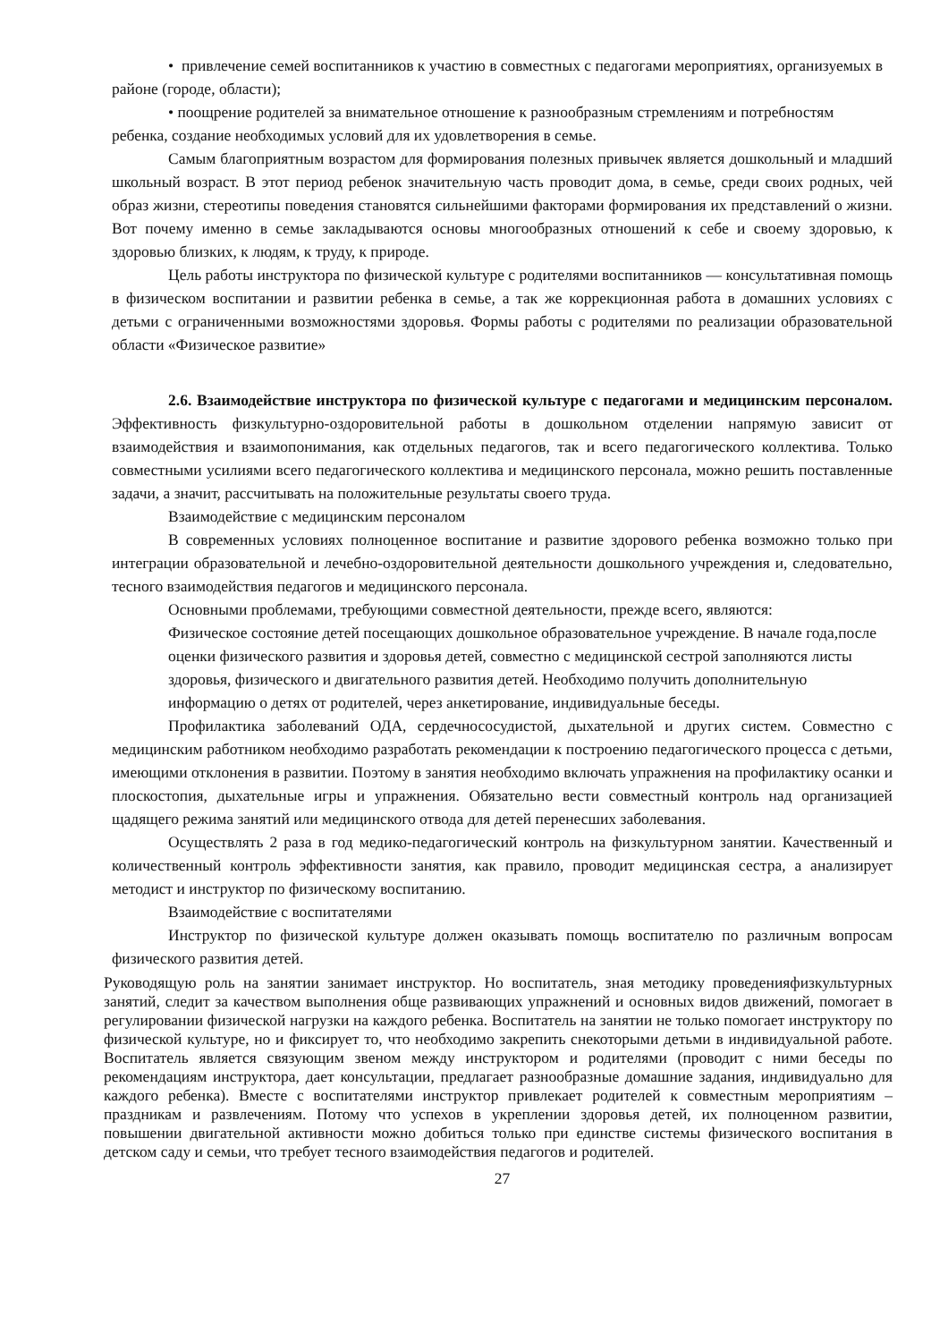• привлечение семей воспитанников к участию в совместных с педагогами мероприятиях, организуемых в районе (городе, области);
• поощрение родителей за внимательное отношение к разнообразным стремлениям и потребностям ребенка, создание необходимых условий для их удовлетворения в семье.
Самым благоприятным возрастом для формирования полезных привычек является дошкольный и младший школьный возраст. В этот период ребенок значительную часть проводит дома, в семье, среди своих родных, чей образ жизни, стереотипы поведения становятся сильнейшими факторами формирования их представлений о жизни. Вот почему именно в семье закладываются основы многообразных отношений к себе и своему здоровью, к здоровью близких, к людям, к труду, к природе.
Цель работы инструктора по физической культуре с родителями воспитанников — консультативная помощь в физическом воспитании и развитии ребенка в семье, а так же коррекционная работа в домашних условиях с детьми с ограниченными возможностями здоровья. Формы работы с родителями по реализации образовательной области «Физическое развитие»
2.6. Взаимодействие инструктора по физической культуре с педагогами и медицинским персоналом. Эффективность физкультурно-оздоровительной работы в дошкольном отделении напрямую зависит от взаимодействия и взаимопонимания, как отдельных педагогов, так и всего педагогического коллектива. Только совместными усилиями всего педагогического коллектива и медицинского персонала, можно решить поставленные задачи, а значит, рассчитывать на положительные результаты своего труда.
Взаимодействие с медицинским персоналом
В современных условиях полноценное воспитание и развитие здорового ребенка возможно только при интеграции образовательной и лечебно-оздоровительной деятельности дошкольного учреждения и, следовательно, тесного взаимодействия педагогов и медицинского персонала.
Основными проблемами, требующими совместной деятельности, прежде всего, являются:
Физическое состояние детей посещающих дошкольное образовательное учреждение. В начале года,после оценки физического развития и здоровья детей, совместно с медицинской сестрой заполняются листы здоровья, физического и двигательного развития детей. Необходимо получить дополнительную информацию о детях от родителей, через анкетирование, индивидуальные беседы.
Профилактика заболеваний ОДА, сердечнососудистой, дыхательной и других систем. Совместно с медицинским работником необходимо разработать рекомендации к построению педагогического процесса с детьми, имеющими отклонения в развитии. Поэтому в занятия необходимо включать упражнения на профилактику осанки и плоскостопия, дыхательные игры и упражнения. Обязательно вести совместный контроль над организацией щадящего режима занятий или медицинского отвода для детей перенесших заболевания.
Осуществлять 2 раза в год медико-педагогический контроль на физкультурном занятии. Качественный и количественный контроль эффективности занятия, как правило, проводит медицинская сестра, а анализирует методист и инструктор по физическому воспитанию.
Взаимодействие с воспитателями
Инструктор по физической культуре должен оказывать помощь воспитателю по различным вопросам физического развития детей.
Руководящую роль на занятии занимает инструктор. Но воспитатель, зная методику проведенияфизкультурных занятий, следит за качеством выполнения обще развивающих упражнений и основных видов движений, помогает в регулировании физической нагрузки на каждого ребенка. Воспитатель на занятии не только помогает инструктору по физической культуре, но и фиксирует то, что необходимо закрепить снекоторыми детьми в индивидуальной работе. Воспитатель является связующим звеном между инструктором и родителями (проводит с ними беседы по рекомендациям инструктора, дает консультации, предлагает разнообразные домашние задания, индивидуально для каждого ребенка). Вместе с воспитателями инструктор привлекает родителей к совместным мероприятиям – праздникам и развлечениям. Потому что успехов в укреплении здоровья детей, их полноценном развитии, повышении двигательной активности можно добиться только при единстве системы физического воспитания в детском саду и семьи, что требует тесного взаимодействия педагогов и родителей.
27